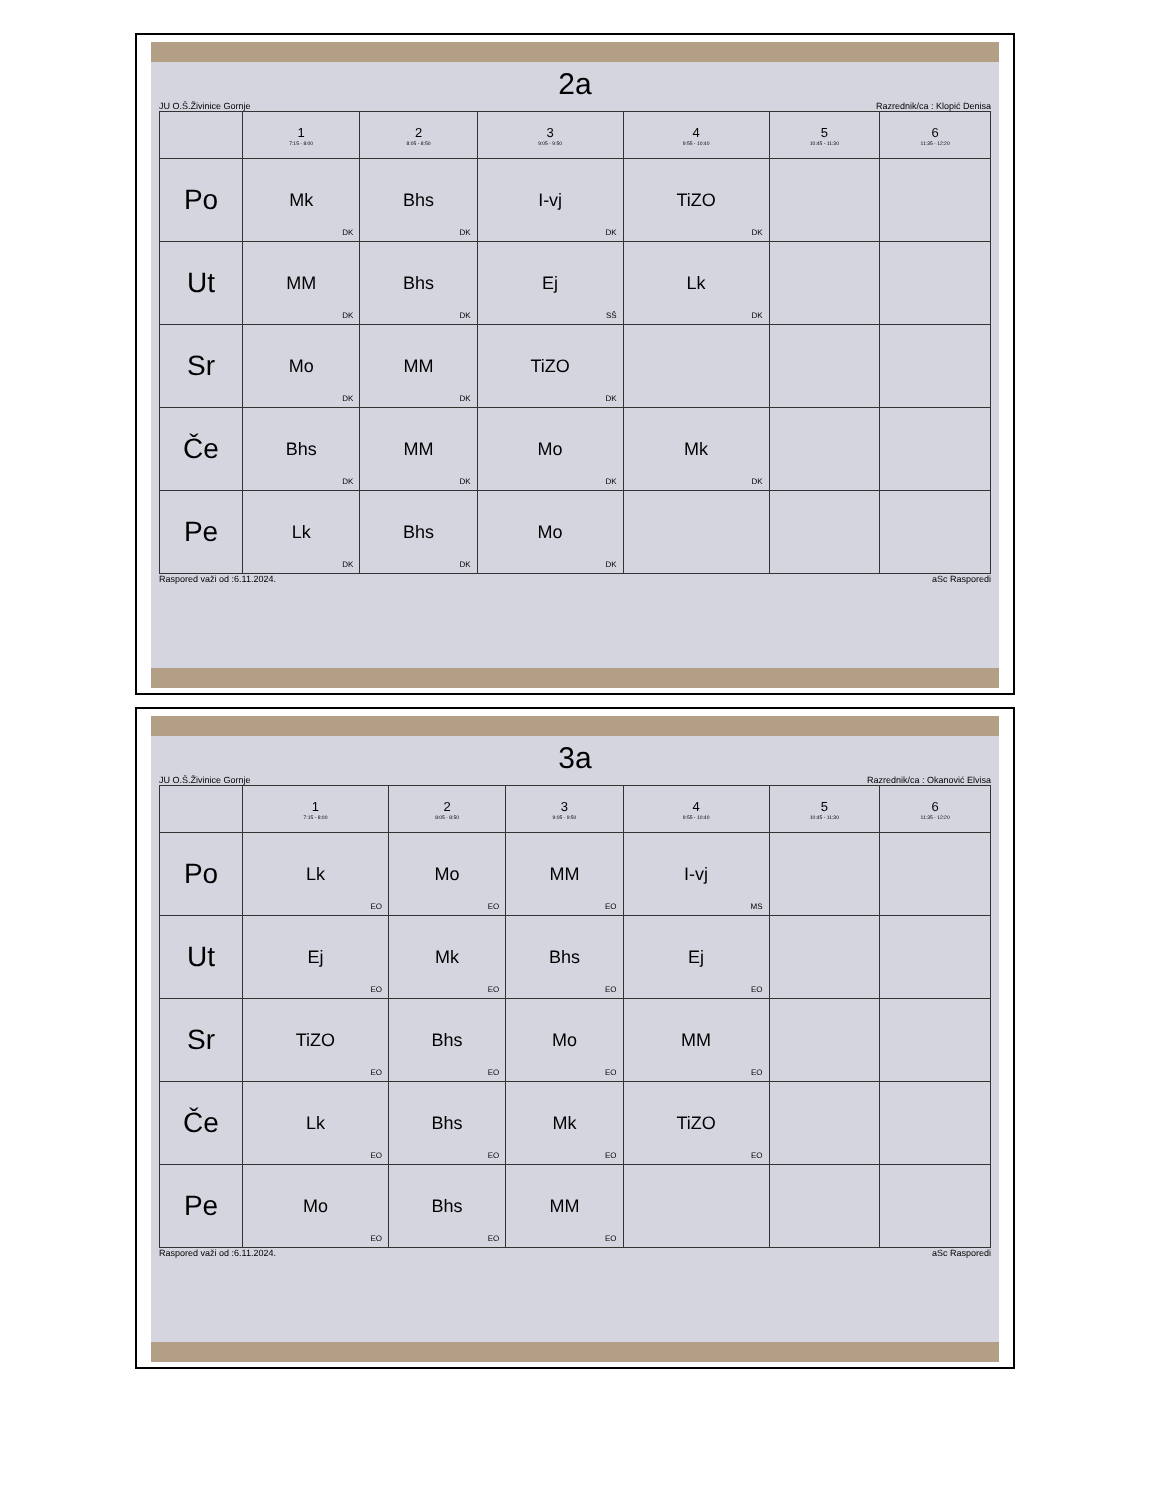2a
JU O.Š.Živinice Gornje Razrednik/ca : Klopić Denisa
| | 1 7:15 - 8:00 | 2 8:05 - 8:50 | 3 9:05 - 9:50 | 4 9:55 - 10:40 | 5 10:45 - 11:30 | 6 11:35 - 12:20 |
| --- | --- | --- | --- | --- | --- | --- |
| Po | Mk<sub>DK</sub> | Bhs<sub>DK</sub> | I-vj<sub>DK</sub> | TiZO<sub>DK</sub> | | |
| Ut | MM<sub>DK</sub> | Bhs<sub>DK</sub> | Ej<sub>SŠ</sub> | Lk<sub>DK</sub> | | |
| Sr | Mo<sub>DK</sub> | MM<sub>DK</sub> | TiZO<sub>DK</sub> | | | |
| Če | Bhs<sub>DK</sub> | MM<sub>DK</sub> | Mo<sub>DK</sub> | Mk<sub>DK</sub> | | |
| Pe | Lk<sub>DK</sub> | Bhs<sub>DK</sub> | Mo<sub>DK</sub> | | | |
Raspored važi od :6.11.2024. aSc Rasporedi
3a
JU O.Š.Živinice Gornje Razrednik/ca : Okanović Elvisa
| | 1 7:15 - 8:00 | 2 8:05 - 8:50 | 3 9:05 - 9:50 | 4 9:55 - 10:40 | 5 10:45 - 11:30 | 6 11:35 - 12:20 |
| --- | --- | --- | --- | --- | --- | --- |
| Po | Lk<sub>EO</sub> | Mo<sub>EO</sub> | MM<sub>EO</sub> | I-vj<sub>MS</sub> | | |
| Ut | Ej<sub>EO</sub> | Mk<sub>EO</sub> | Bhs<sub>EO</sub> | Ej<sub>EO</sub> | | |
| Sr | TiZO<sub>EO</sub> | Bhs<sub>EO</sub> | Mo<sub>EO</sub> | MM<sub>EO</sub> | | |
| Če | Lk<sub>EO</sub> | Bhs<sub>EO</sub> | Mk<sub>EO</sub> | TiZO<sub>EO</sub> | | |
| Pe | Mo<sub>EO</sub> | Bhs<sub>EO</sub> | MM<sub>EO</sub> | | | |
Raspored važi od :6.11.2024. aSc Rasporedi